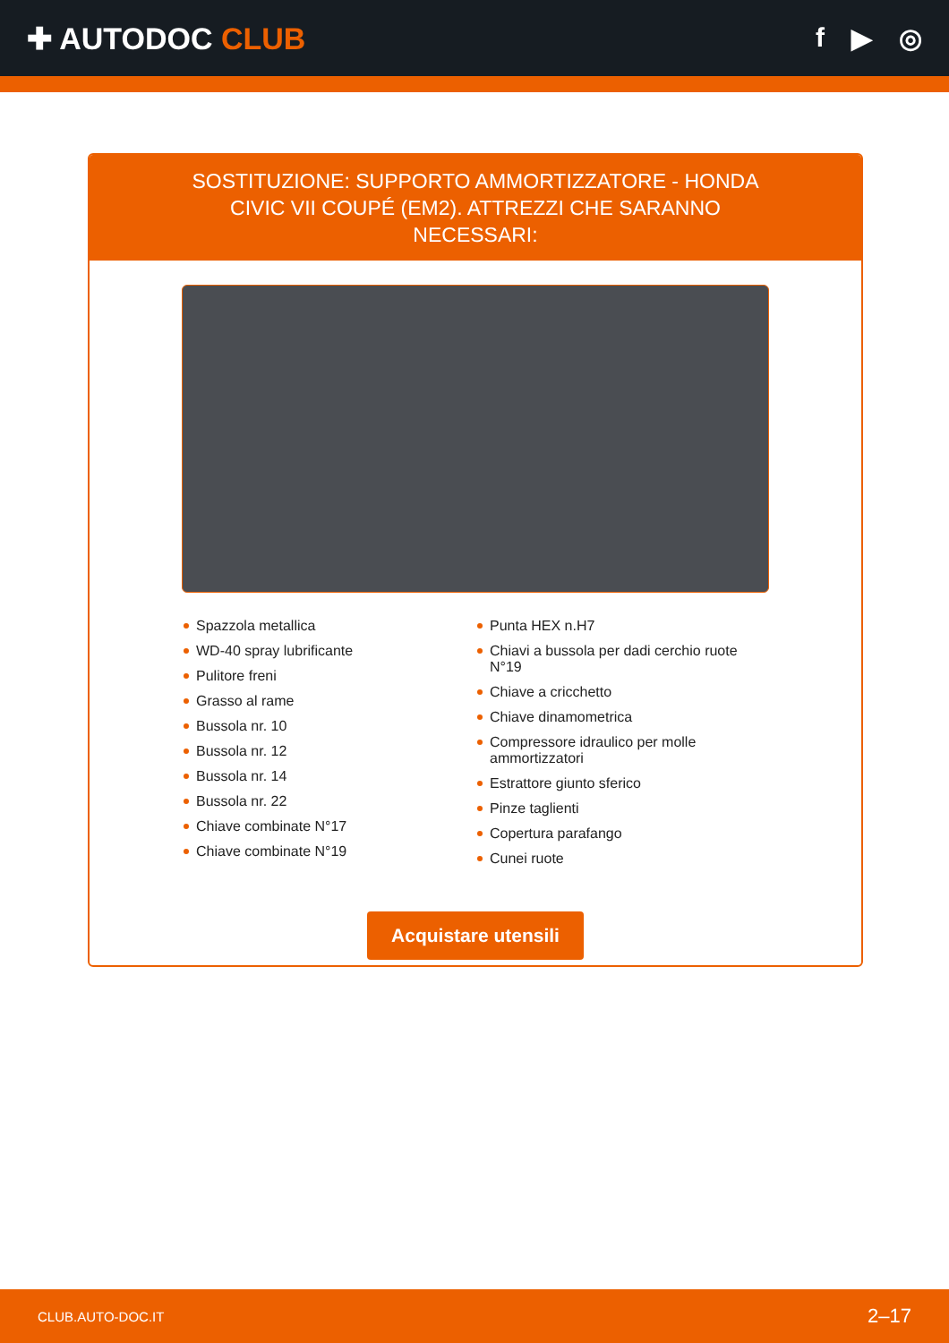✚ AUTODOC CLUB f ▶ ◎
SOSTITUZIONE: SUPPORTO AMMORTIZZATORE - HONDA CIVIC VII COUPÉ (EM2). ATTREZZI CHE SARANNO NECESSARI:
Spazzola metallica
WD-40 spray lubrificante
Pulitore freni
Grasso al rame
Bussola nr. 10
Bussola nr. 12
Bussola nr. 14
Bussola nr. 22
Chiave combinate N°17
Chiave combinate N°19
Punta HEX n.H7
Chiavi a bussola per dadi cerchio ruote N°19
Chiave a cricchetto
Chiave dinamometrica
Compressore idraulico per molle ammortizzatori
Estrattore giunto sferico
Pinze taglienti
Copertura parafango
Cunei ruote
Acquistare utensili
CLUB.AUTO-DOC.IT 2–17